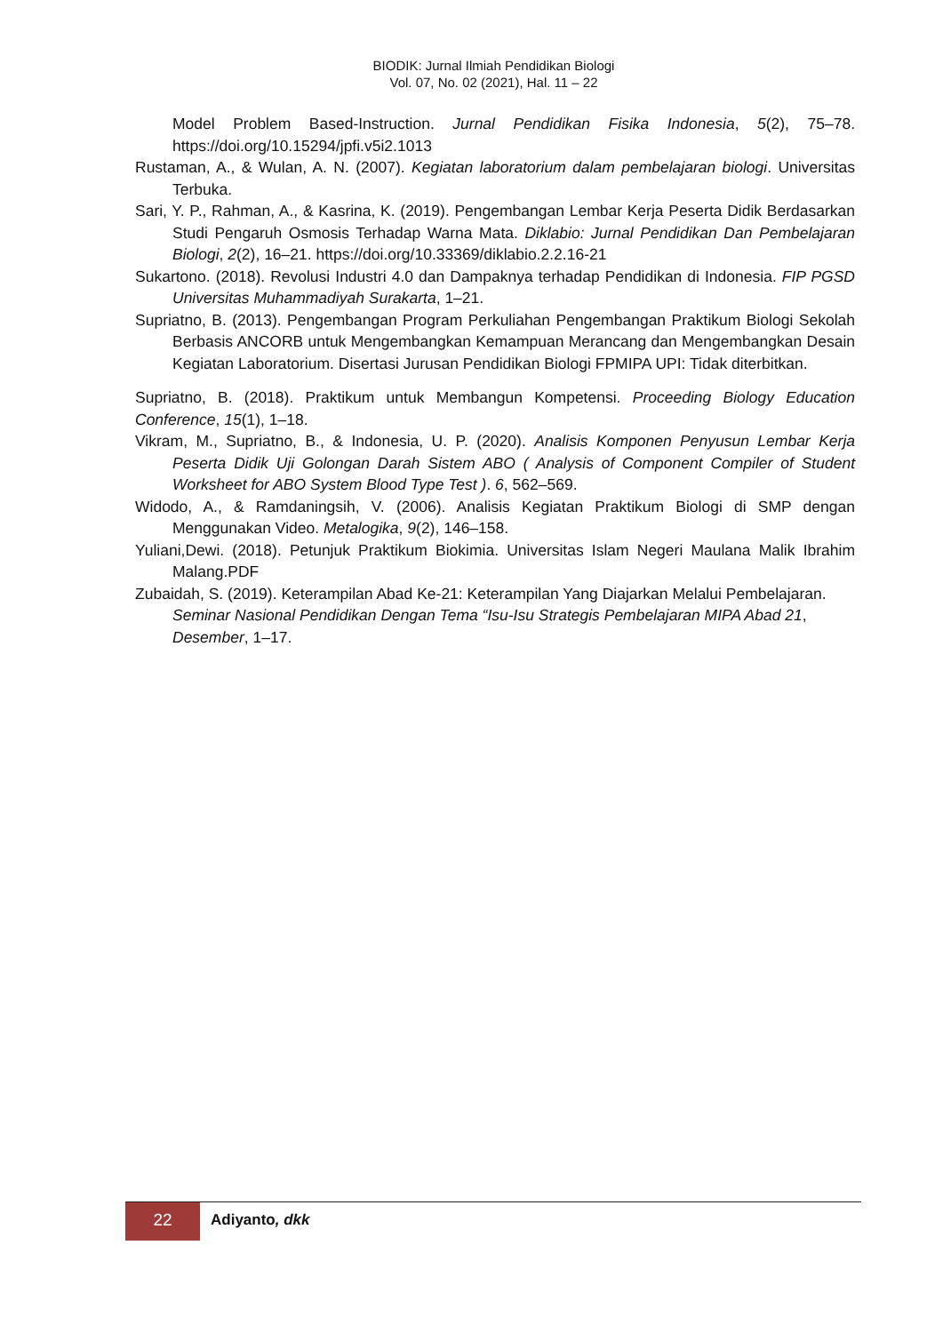BIODIK: Jurnal Ilmiah Pendidikan Biologi
Vol. 07, No. 02 (2021), Hal. 11 – 22
Model Problem Based-Instruction. Jurnal Pendidikan Fisika Indonesia, 5(2), 75–78. https://doi.org/10.15294/jpfi.v5i2.1013
Rustaman, A., & Wulan, A. N. (2007). Kegiatan laboratorium dalam pembelajaran biologi. Universitas Terbuka.
Sari, Y. P., Rahman, A., & Kasrina, K. (2019). Pengembangan Lembar Kerja Peserta Didik Berdasarkan Studi Pengaruh Osmosis Terhadap Warna Mata. Diklabio: Jurnal Pendidikan Dan Pembelajaran Biologi, 2(2), 16–21. https://doi.org/10.33369/diklabio.2.2.16-21
Sukartono. (2018). Revolusi Industri 4.0 dan Dampaknya terhadap Pendidikan di Indonesia. FIP PGSD Universitas Muhammadiyah Surakarta, 1–21.
Supriatno, B. (2013). Pengembangan Program Perkuliahan Pengembangan Praktikum Biologi Sekolah Berbasis ANCORB untuk Mengembangkan Kemampuan Merancang dan Mengembangkan Desain Kegiatan Laboratorium. Disertasi Jurusan Pendidikan Biologi FPMIPA UPI: Tidak diterbitkan.
Supriatno, B. (2018). Praktikum untuk Membangun Kompetensi. Proceeding Biology Education Conference, 15(1), 1–18.
Vikram, M., Supriatno, B., & Indonesia, U. P. (2020). Analisis Komponen Penyusun Lembar Kerja Peserta Didik Uji Golongan Darah Sistem ABO ( Analysis of Component Compiler of Student Worksheet for ABO System Blood Type Test ). 6, 562–569.
Widodo, A., & Ramdaningsih, V. (2006). Analisis Kegiatan Praktikum Biologi di SMP dengan Menggunakan Video. Metalogika, 9(2), 146–158.
Yuliani,Dewi. (2018). Petunjuk Praktikum Biokimia. Universitas Islam Negeri Maulana Malik Ibrahim Malang.PDF
Zubaidah, S. (2019). Keterampilan Abad Ke-21: Keterampilan Yang Diajarkan Melalui Pembelajaran. Seminar Nasional Pendidikan Dengan Tema “Isu-Isu Strategis Pembelajaran MIPA Abad 21, Desember, 1–17.
22
Adiyanto, dkk